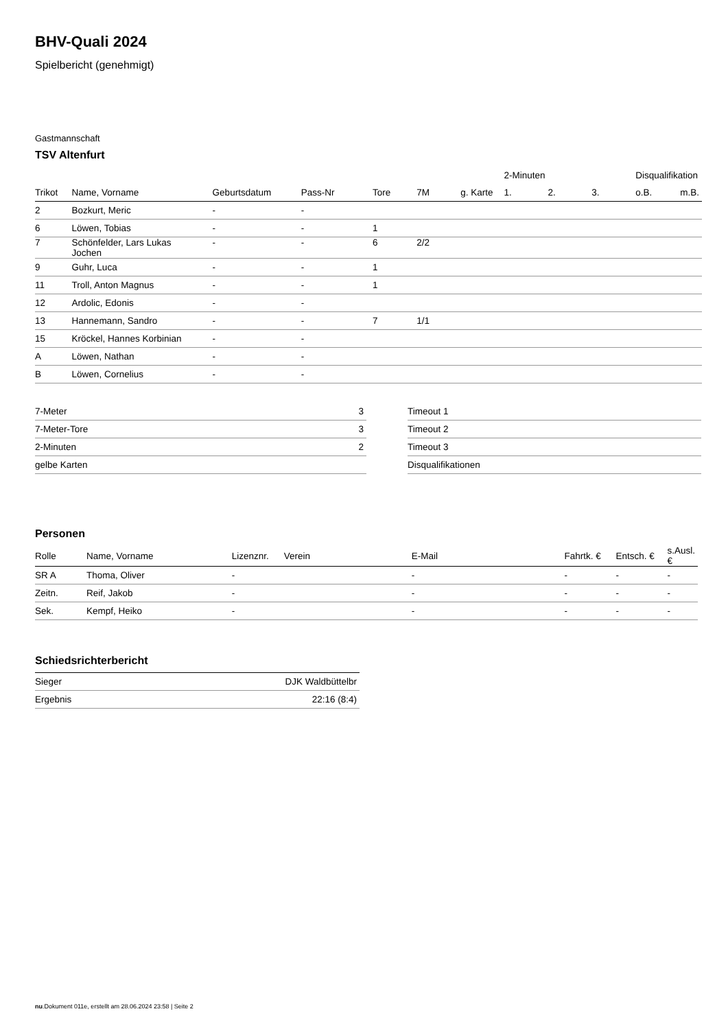BHV-Quali 2024
Spielbericht (genehmigt)
Gastmannschaft
TSV Altenfurt
| | | | | | | | 2-Minuten | | | Disqualifikation | |
| --- | --- | --- | --- | --- | --- | --- | --- | --- | --- | --- | --- |
| Trikot | Name, Vorname | Geburtsdatum | Pass-Nr | Tore | 7M | g. Karte | 1. | 2. | 3. | o.B. | m.B. |
| 2 | Bozkurt, Meric | - | - | | | | | | | | |
| 6 | Löwen, Tobias | - | - | 1 | | | | | | | |
| 7 | Schönfelder, Lars Lukas Jochen | - | - | 6 | 2/2 | | | | | | |
| 9 | Guhr, Luca | - | - | 1 | | | | | | | |
| 11 | Troll, Anton Magnus | - | - | 1 | | | | | | | |
| 12 | Ardolic, Edonis | - | - | | | | | | | | |
| 13 | Hannemann, Sandro | - | - | 7 | 1/1 | | | | | | |
| 15 | Kröckel, Hannes Korbinian | - | - | | | | | | | | |
| A | Löwen, Nathan | - | - | | | | | | | | |
| B | Löwen, Cornelius | - | - | | | | | | | | |
| 7-Meter | 3 |
| 7-Meter-Tore | 3 |
| 2-Minuten | 2 |
| gelbe Karten | |
| Timeout 1 |
| Timeout 2 |
| Timeout 3 |
| Disqualifikationen |
Personen
| Rolle | Name, Vorname | Lizenznr. | Verein | E-Mail | Fahrtk. € | Entsch. € | s.Ausl. € |
| --- | --- | --- | --- | --- | --- | --- | --- |
| SR A | Thoma, Oliver | - | | - | - | - | - |
| Zeitn. | Reif, Jakob | - | | - | - | - | - |
| Sek. | Kempf, Heiko | - | | - | - | - | - |
Schiedsrichterbericht
| Sieger | DJK Waldbüttelbr |
| Ergebnis | 22:16 (8:4) |
nu.Dokument 011e, erstellt am 28.06.2024 23:58 | Seite 2